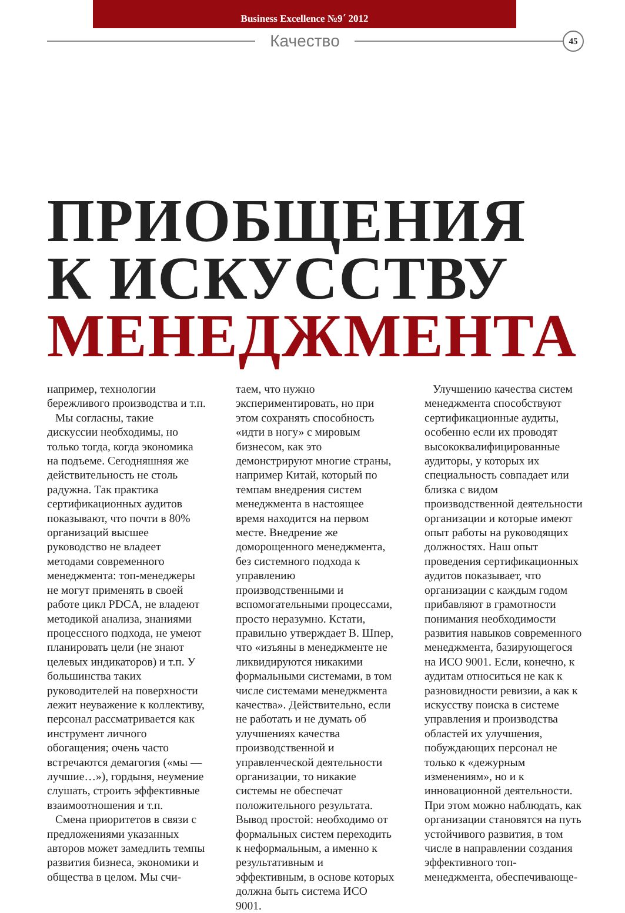Business Excellence №9΄ 2012
Качество
45
ПРИОБЩЕНИЯ
К ИСКУССТВУ
МЕНЕДЖМЕНТА
например, технологии бережливого производства и т.п.
Мы согласны, такие дискуссии необходимы, но только тогда, когда экономика на подъеме. Сегодняшняя же действительность не столь радужна. Так практика сертификационных аудитов показывают, что почти в 80% организаций высшее руководство не владеет методами современного менеджмента: топ-менеджеры не могут применять в своей работе цикл PDCA, не владеют методикой анализа, знаниями процессного подхода, не умеют планировать цели (не знают целевых индикаторов) и т.п. У большинства таких руководителей на поверхности лежит неуважение к коллективу, персонал рассматривается как инструмент личного обогащения; очень часто встречаются демагогия («мы — лучшие…»), гордыня, неумение слушать, строить эффективные взаимоотношения и т.п.
Смена приоритетов в связи с предложениями указанных авторов может замедлить темпы развития бизнеса, экономики и общества в целом. Мы счи-
таем, что нужно экспериментировать, но при этом сохранять способность «идти в ногу» с мировым бизнесом, как это демонстрируют многие страны, например Китай, который по темпам внедрения систем менеджмента в настоящее время находится на первом месте. Внедрение же доморощенного менеджмента, без системного подхода к управлению производственными и вспомогательными процессами, просто неразумно. Кстати, правильно утверждает В. Шпер, что «изъяны в менеджменте не ликвидируются никакими формальными системами, в том числе системами менеджмента качества». Действительно, если не работать и не думать об улучшениях качества производственной и управленческой деятельности организации, то никакие системы не обеспечат положительного результата. Вывод простой: необходимо от формальных систем переходить к неформальным, а именно к результативным и эффективным, в основе которых должна быть система ИСО 9001.
Улучшению качества систем менеджмента способствуют сертификационные аудиты, особенно если их проводят высококвалифицированные аудиторы, у которых их специальность совпадает или близка с видом производственной деятельности организации и которые имеют опыт работы на руководящих должностях. Наш опыт проведения сертификационных аудитов показывает, что организации с каждым годом прибавляют в грамотности понимания необходимости развития навыков современного менеджмента, базирующегося на ИСО 9001. Если, конечно, к аудитам относиться не как к разновидности ревизии, а как к искусству поиска в системе управления и производства областей их улучшения, побуждающих персонал не только к «дежурным изменениям», но и к инновационной деятельности. При этом можно наблюдать, как организации становятся на путь устойчивого развития, в том числе в направлении создания эффективного топ-менеджмента, обеспечивающе-